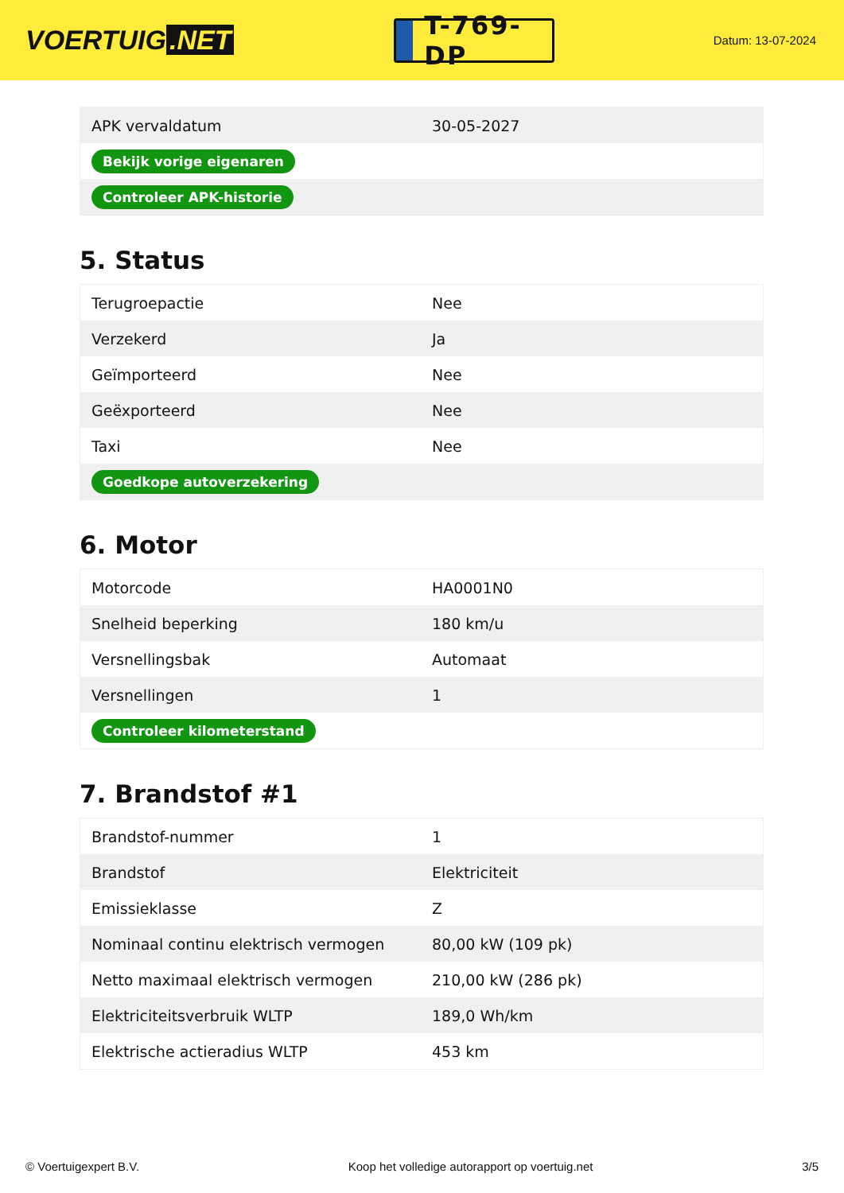VOERTUIG.NET
T-769-DP
Datum: 13-07-2024
| APK vervaldatum | 30-05-2027 |
| Bekijk vorige eigenaren | |
| Controleer APK-historie | |
5. Status
| Terugroepactie | Nee |
| Verzekerd | Ja |
| Geïmporteerd | Nee |
| Geëxporteerd | Nee |
| Taxi | Nee |
| Goedkope autoverzekering | |
6. Motor
| Motorcode | HA0001N0 |
| Snelheid beperking | 180 km/u |
| Versnellingsbak | Automaat |
| Versnellingen | 1 |
| Controleer kilometerstand | |
7. Brandstof #1
| Brandstof-nummer | 1 |
| Brandstof | Elektriciteit |
| Emissieklasse | Z |
| Nominaal continu elektrisch vermogen | 80,00 kW (109 pk) |
| Netto maximaal elektrisch vermogen | 210,00 kW (286 pk) |
| Elektriciteitsverbruik WLTP | 189,0 Wh/km |
| Elektrische actieradius WLTP | 453 km |
© Voertuigexpert B.V. Koop het volledige autorapport op voertuig.net 3/5